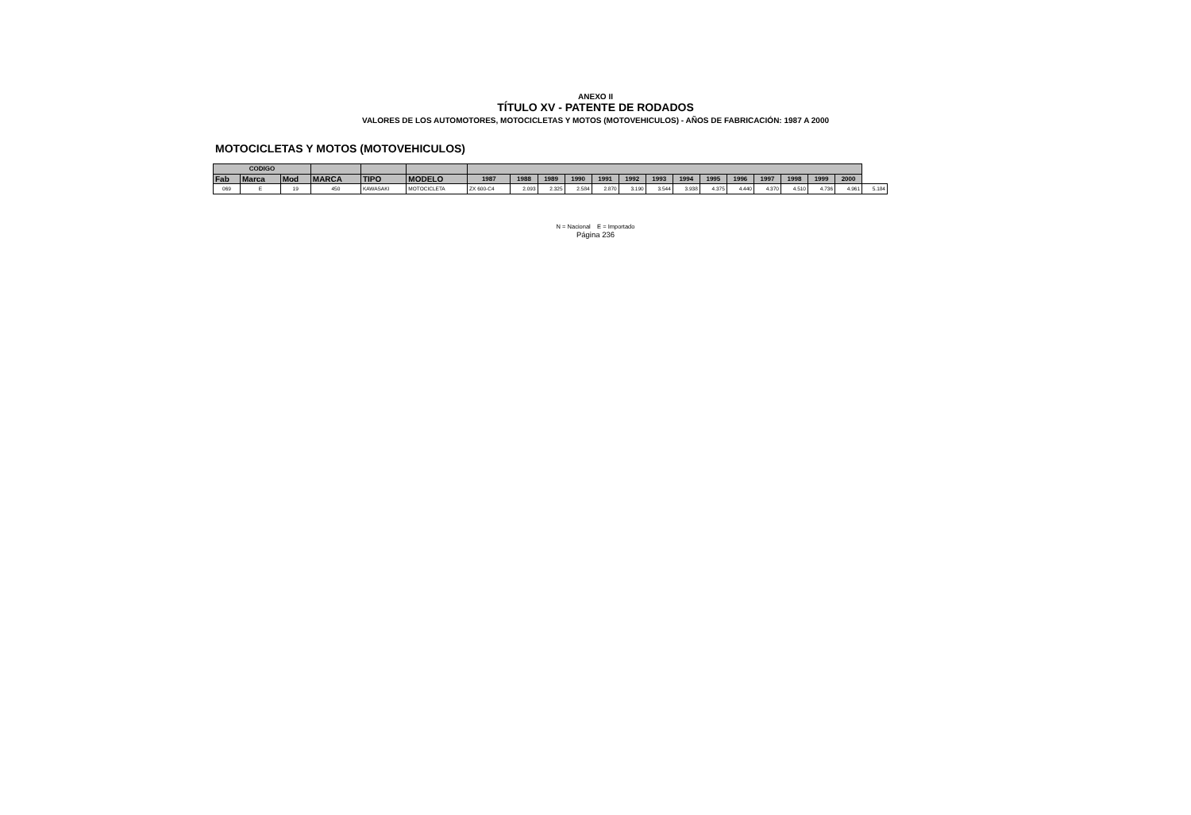ANEXO II
TÍTULO XV - PATENTE DE RODADOS
VALORES DE LOS AUTOMOTORES, MOTOCICLETAS Y MOTOS (MOTOVEHICULOS) - AÑOS DE FABRICACIÓN: 1987 A 2000
MOTOCICLETAS Y MOTOS (MOTOVEHICULOS)
| CODIGO | | | | | | | | | | | | | | | | | | | | |
| --- | --- | --- | --- | --- | --- | --- | --- | --- | --- | --- | --- | --- | --- | --- | --- | --- | --- | --- | --- | --- |
| Fab | Marca | Mod | MARCA | TIPO | MODELO | 1987 | 1988 | 1989 | 1990 | 1991 | 1992 | 1993 | 1994 | 1995 | 1996 | 1997 | 1998 | 1999 | 2000 | |
| 069 | E | 19 | 450 | KAWASAKI | MOTOCICLETA | ZX 600-C4 | 2.093 | 2.325 | 2.584 | 2.870 | 3.190 | 3.544 | 3.938 | 4.375 | 4.440 | 4.370 | 4.510 | 4.736 | 4.961 | 5.184 |
N = Nacional E = Importado
Página 236